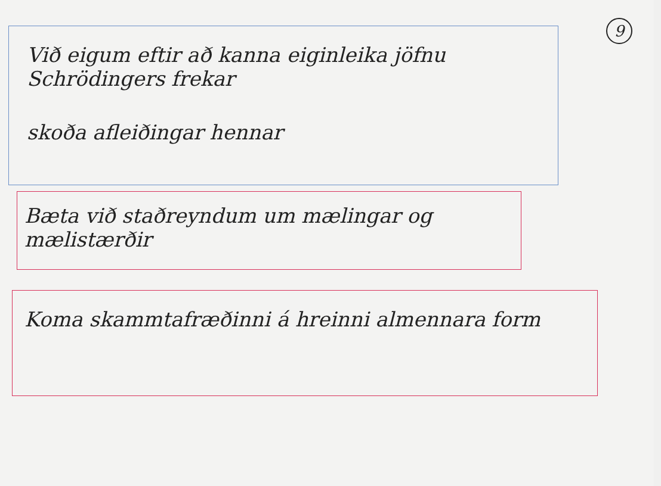9
Við eigum eftir að kanna eiginleika jöfnu Schrödingers frekar
skoða afleiðingar hennar
Bæta við staðreyndum um mælingar og mælistærðir
Koma skammtafræðinni á hreinni almennara form